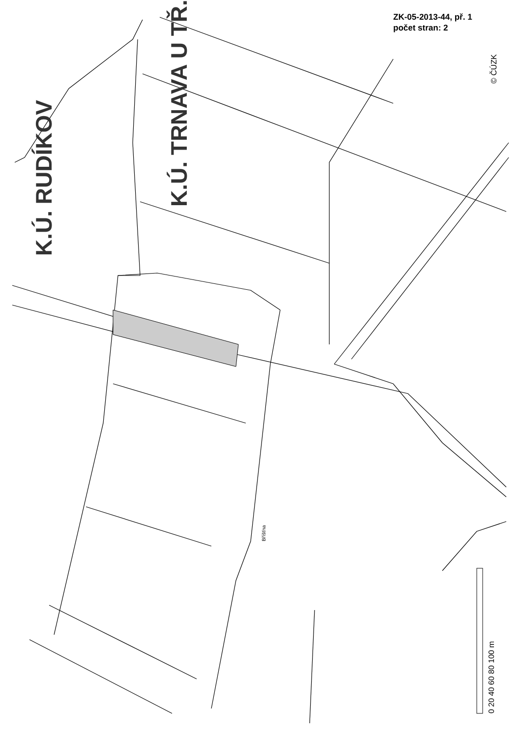ZK-05-2013-44, př. 1
počet stran: 2
K.Ú. TRNAVA U TŘ.
K.Ú. RUDÍKOV
© ČÚZK
0 20 40 60 80 100 m
Bříšťna